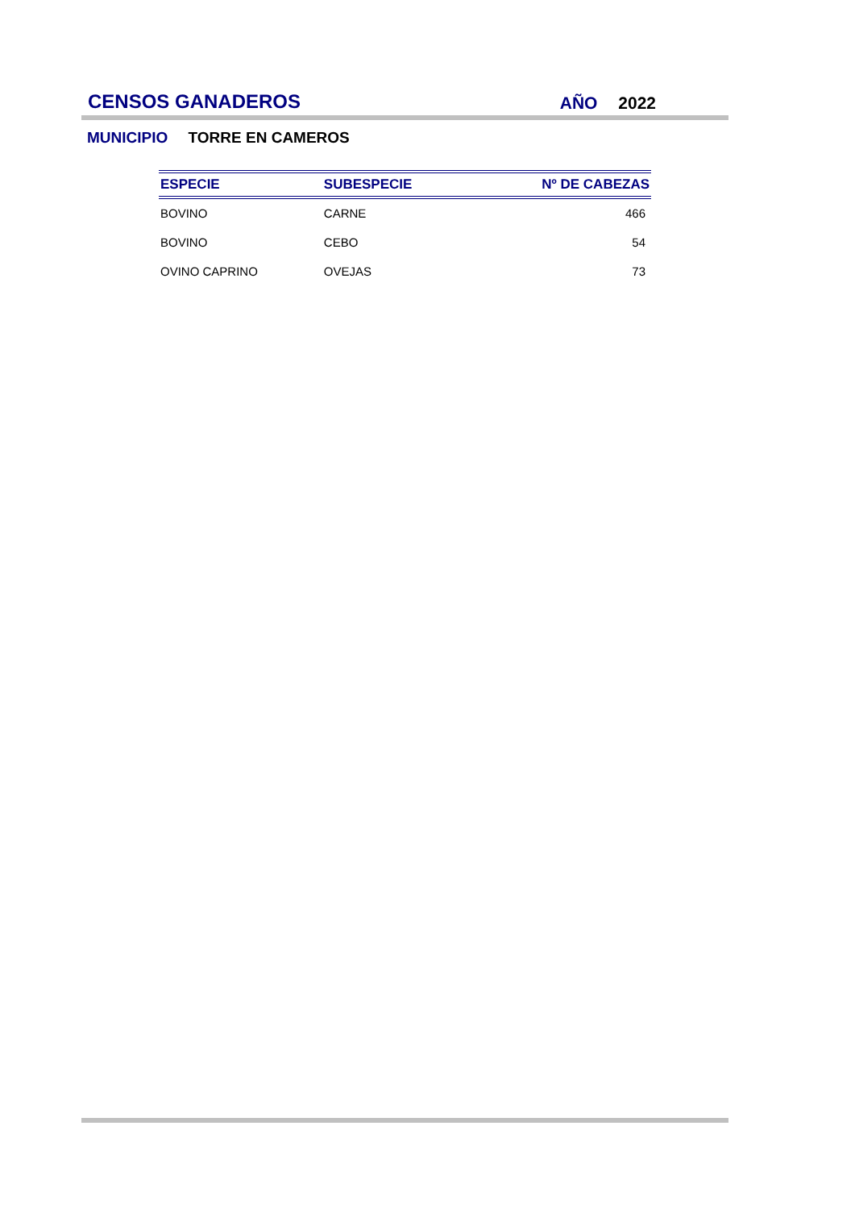CENSOS GANADEROS
AÑO 2022
MUNICIPIO TORRE EN CAMEROS
| ESPECIE | SUBESPECIE | Nº DE CABEZAS |
| --- | --- | --- |
| BOVINO | CARNE | 466 |
| BOVINO | CEBO | 54 |
| OVINO CAPRINO | OVEJAS | 73 |